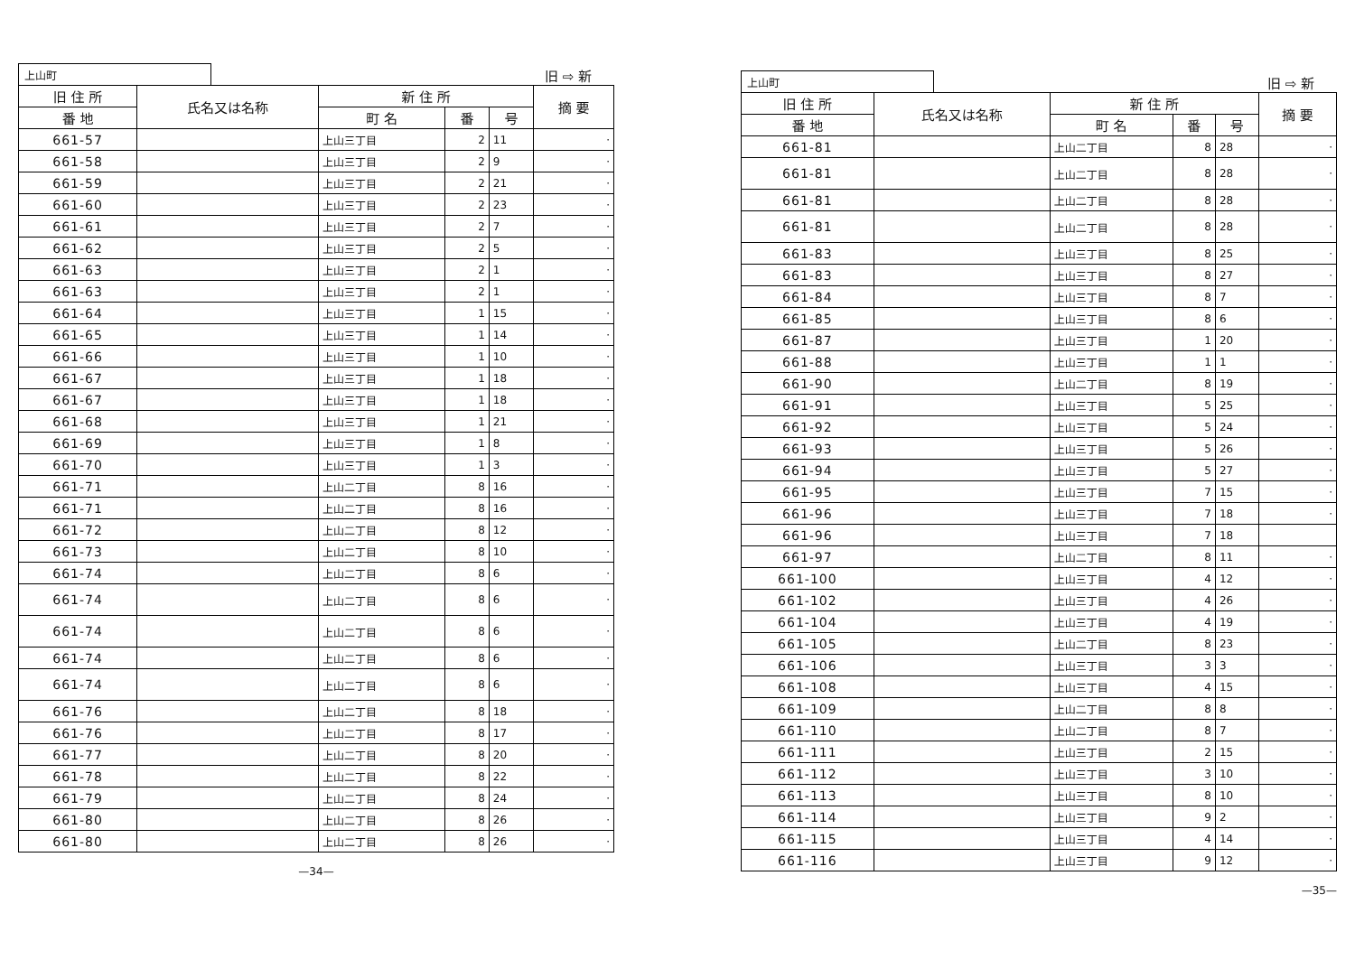上山町
旧 ⇨ 新
| 旧 住 所 | 氏名又は名称 | 新 住 所 | | | 摘 要 |
| --- | --- | --- | --- | --- | --- |
| 番 地 | | 町 名 | 番 | 号 | |
| 661-57 | | 上山三丁目 | 2 | 11 | · |
| 661-58 | | 上山三丁目 | 2 | 9 | · |
| 661-59 | | 上山三丁目 | 2 | 21 | · |
| 661-60 | | 上山三丁目 | 2 | 23 | · |
| 661-61 | | 上山三丁目 | 2 | 7 | · |
| 661-62 | | 上山三丁目 | 2 | 5 | · |
| 661-63 | | 上山三丁目 | 2 | 1 | · |
| 661-63 | | 上山三丁目 | 2 | 1 | · |
| 661-64 | | 上山三丁目 | 1 | 15 | · |
| 661-65 | | 上山三丁目 | 1 | 14 | · |
| 661-66 | | 上山三丁目 | 1 | 10 | · |
| 661-67 | | 上山三丁目 | 1 | 18 | · |
| 661-67 | | 上山三丁目 | 1 | 18 | · |
| 661-68 | | 上山三丁目 | 1 | 21 | · |
| 661-69 | | 上山三丁目 | 1 | 8 | · |
| 661-70 | | 上山三丁目 | 1 | 3 | · |
| 661-71 | | 上山二丁目 | 8 | 16 | · |
| 661-71 | | 上山二丁目 | 8 | 16 | · |
| 661-72 | | 上山二丁目 | 8 | 12 | · |
| 661-73 | | 上山二丁目 | 8 | 10 | · |
| 661-74 | | 上山二丁目 | 8 | 6 | · |
| 661-74 | | 上山二丁目 | 8 | 6 | · |
| 661-74 | | 上山二丁目 | 8 | 6 | · |
| 661-74 | | 上山二丁目 | 8 | 6 | · |
| 661-74 | | 上山二丁目 | 8 | 6 | · |
| 661-76 | | 上山二丁目 | 8 | 18 | · |
| 661-76 | | 上山二丁目 | 8 | 17 | · |
| 661-77 | | 上山二丁目 | 8 | 20 | · |
| 661-78 | | 上山二丁目 | 8 | 22 | · |
| 661-79 | | 上山二丁目 | 8 | 24 | · |
| 661-80 | | 上山二丁目 | 8 | 26 | · |
| 661-80 | | 上山二丁目 | 8 | 26 | · |
—34—
上山町
旧 ⇨ 新
| 旧 住 所 | 氏名又は名称 | 新 住 所 | | | 摘 要 |
| --- | --- | --- | --- | --- | --- |
| 番 地 | | 町 名 | 番 | 号 | |
| 661-81 | | 上山二丁目 | 8 | 28 | · |
| 661-81 | | 上山二丁目 | 8 | 28 | · |
| 661-81 | | 上山二丁目 | 8 | 28 | · |
| 661-81 | | 上山二丁目 | 8 | 28 | · |
| 661-83 | | 上山三丁目 | 8 | 25 | · |
| 661-83 | | 上山三丁目 | 8 | 27 | · |
| 661-84 | | 上山三丁目 | 8 | 7 | · |
| 661-85 | | 上山三丁目 | 8 | 6 | · |
| 661-87 | | 上山三丁目 | 1 | 20 | · |
| 661-88 | | 上山三丁目 | 1 | 1 | · |
| 661-90 | | 上山二丁目 | 8 | 19 | · |
| 661-91 | | 上山三丁目 | 5 | 25 | · |
| 661-92 | | 上山三丁目 | 5 | 24 | · |
| 661-93 | | 上山三丁目 | 5 | 26 | · |
| 661-94 | | 上山三丁目 | 5 | 27 | · |
| 661-95 | | 上山三丁目 | 7 | 15 | · |
| 661-96 | | 上山三丁目 | 7 | 18 | · |
| 661-96 | | 上山三丁目 | 7 | 18 | |
| 661-97 | | 上山二丁目 | 8 | 11 | · |
| 661-100 | | 上山三丁目 | 4 | 12 | · |
| 661-102 | | 上山三丁目 | 4 | 26 | · |
| 661-104 | | 上山三丁目 | 4 | 19 | · |
| 661-105 | | 上山二丁目 | 8 | 23 | · |
| 661-106 | | 上山三丁目 | 3 | 3 | · |
| 661-108 | | 上山三丁目 | 4 | 15 | · |
| 661-109 | | 上山二丁目 | 8 | 8 | · |
| 661-110 | | 上山二丁目 | 8 | 7 | · |
| 661-111 | | 上山三丁目 | 2 | 15 | · |
| 661-112 | | 上山三丁目 | 3 | 10 | · |
| 661-113 | | 上山三丁目 | 8 | 10 | · |
| 661-114 | | 上山三丁目 | 9 | 2 | · |
| 661-115 | | 上山三丁目 | 4 | 14 | · |
| 661-116 | | 上山三丁目 | 9 | 12 | · |
—35—